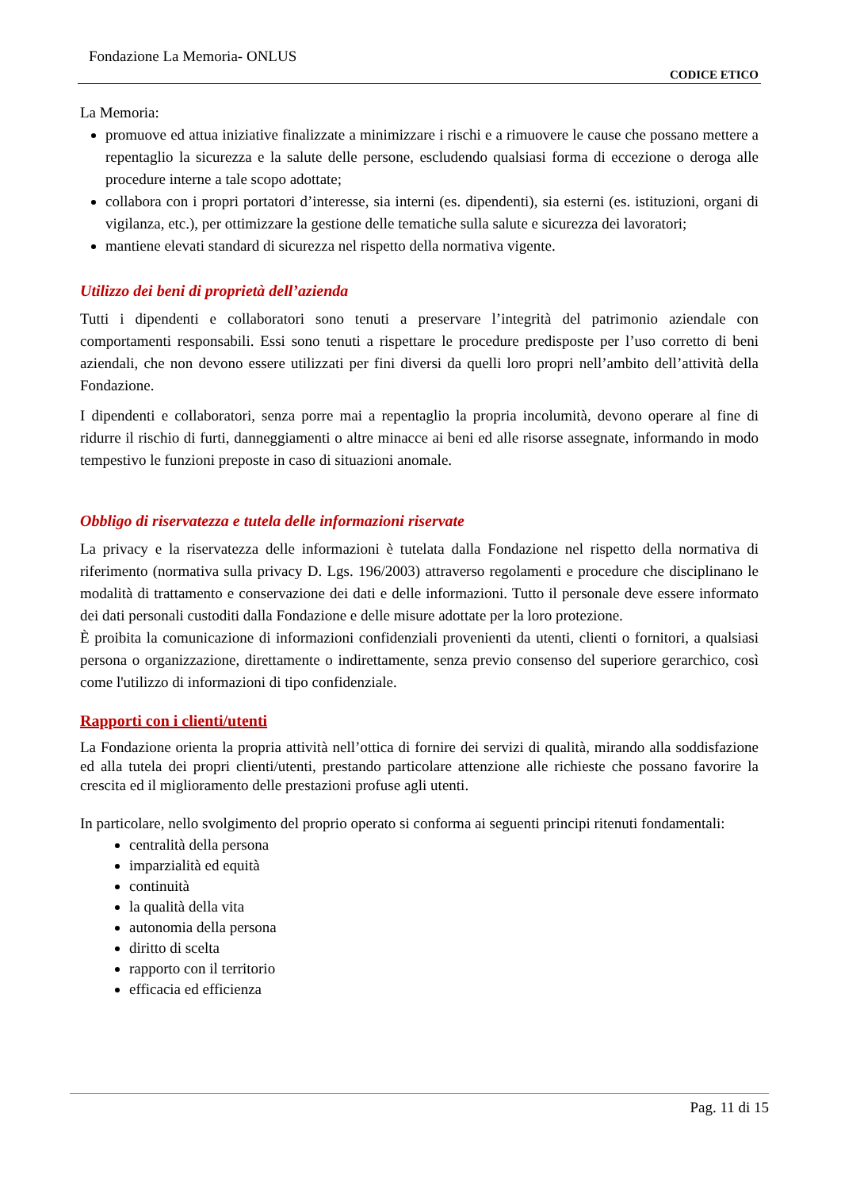Fondazione La Memoria- ONLUS
CODICE ETICO
La Memoria:
promuove ed attua iniziative finalizzate a minimizzare i rischi e a rimuovere le cause che possano mettere a repentaglio la sicurezza e la salute delle persone, escludendo qualsiasi forma di eccezione o deroga alle procedure interne a tale scopo adottate;
collabora con i propri portatori d’interesse, sia interni (es. dipendenti), sia esterni (es. istituzioni, organi di vigilanza, etc.), per ottimizzare la gestione delle tematiche sulla salute e sicurezza dei lavoratori;
mantiene elevati standard di sicurezza nel rispetto della normativa vigente.
Utilizzo dei beni di proprietà dell’azienda
Tutti i dipendenti e collaboratori sono tenuti a preservare l’integrità del patrimonio aziendale con comportamenti responsabili. Essi sono tenuti a rispettare le procedure predisposte per l’uso corretto di beni aziendali, che non devono essere utilizzati per fini diversi da quelli loro propri nell’ambito dell’attività della Fondazione.
I dipendenti e collaboratori, senza porre mai a repentaglio la propria incolumità, devono operare al fine di ridurre il rischio di furti, danneggiamenti o altre minacce ai beni ed alle risorse assegnate, informando in modo tempestivo le funzioni preposte in caso di situazioni anomale.
Obbligo di riservatezza e tutela delle informazioni riservate
La privacy e la riservatezza delle informazioni è tutelata dalla Fondazione nel rispetto della normativa di riferimento (normativa sulla privacy D. Lgs. 196/2003) attraverso regolamenti e procedure che disciplinano le modalità di trattamento e conservazione dei dati e delle informazioni. Tutto il personale deve essere informato dei dati personali custoditi dalla Fondazione e delle misure adottate per la loro protezione.
È proibita la comunicazione di informazioni confidenziali provenienti da utenti, clienti o fornitori, a qualsiasi persona o organizzazione, direttamente o indirettamente, senza previo consenso del superiore gerarchico, così come l'utilizzo di informazioni di tipo confidenziale.
Rapporti con i clienti/utenti
La Fondazione orienta la propria attività nell’ottica di fornire dei servizi di qualità, mirando alla soddisfazione ed alla tutela dei propri clienti/utenti, prestando particolare attenzione alle richieste che possano favorire la crescita ed il miglioramento delle prestazioni profuse agli utenti.
In particolare, nello svolgimento del proprio operato si conforma ai seguenti principi ritenuti fondamentali:
centralità della persona
imparzialità ed equità
continuità
la qualità della vita
autonomia della persona
diritto di scelta
rapporto con il territorio
efficacia ed efficienza
Pag. 11 di 15